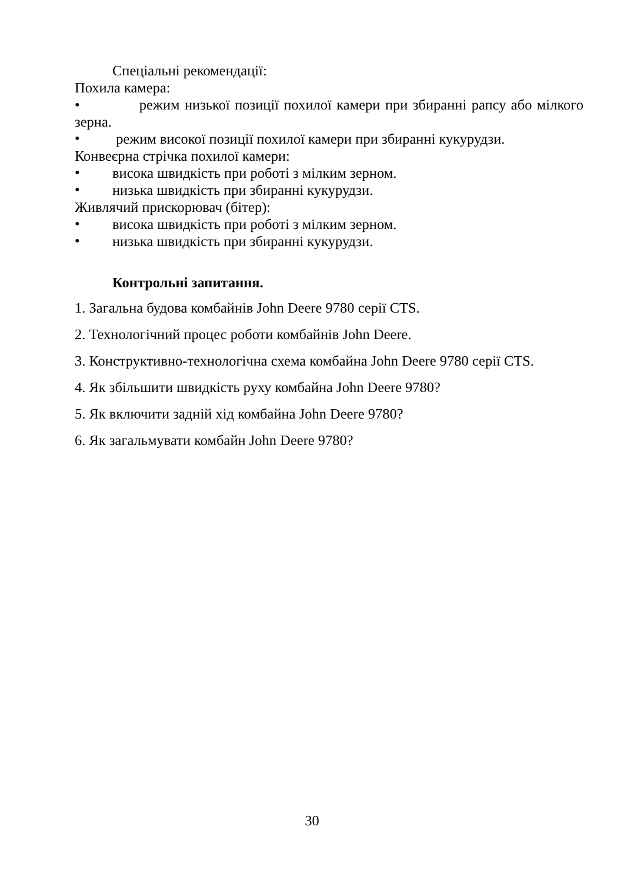Спеціальні рекомендації:
Похила камера:
• режим низької позиції похилої камери при збиранні рапсу або мілкого зерна.
•
режим високої позиції похилої камери при збиранні кукурудзи.
Конвеєрна стрічка похилої камери:
•
висока швидкість при роботі з мілким зерном.
•
низька швидкість при збиранні кукурудзи.
Живлячий прискорювач (бітер):
•
висока швидкість при роботі з мілким зерном.
•
низька швидкість при збиранні кукурудзи.
Контрольні запитання.
1. Загальна будова комбайнів John Deere 9780 серії CTS.
2. Технологічний процес роботи комбайнів John Deere.
3. Конструктивно-технологічна схема комбайна John Deere 9780 серії CTS.
4. Як збільшити швидкість руху комбайна John Deere 9780?
5. Як включити задній хід комбайна John Deere 9780?
6. Як загальмувати комбайн John Deere 9780?
30